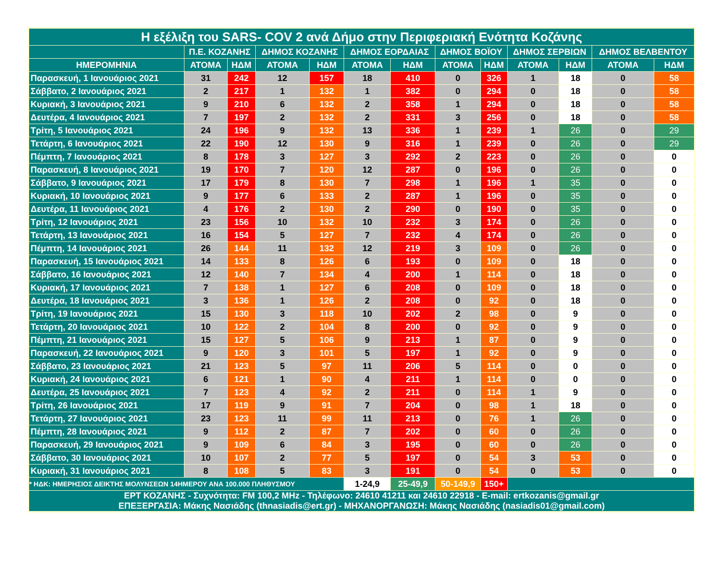| Η εξέλιξη του SARS- COV 2 ανά Δήμο στην Περιφεριακή Ενότητα Κοζάνης | | | | | | | | | | | | |
| --- | --- | --- | --- | --- | --- | --- | --- | --- | --- | --- | --- | --- |
| | Π.Ε. ΚΟΖΑΝΗΣ | | ΔΗΜΟΣ ΚΟΖΑΝΗΣ | | ΔΗΜΟΣ ΕΟΡΔΑΙΑΣ | | ΔΗΜΟΣ ΒΟΪΟΥ | | ΔΗΜΟΣ ΣΕΡΒΙΩΝ | | ΔΗΜΟΣ ΒΕΛΒΕΝΤΟΥ | |
| ΗΜΕΡΟΜΗΝΙΑ | ΑΤΟΜΑ | ΗΔΜ | ΑΤΟΜΑ | ΗΔΜ | ΑΤΟΜΑ | ΗΔΜ | ΑΤΟΜΑ | ΗΔΜ | ΑΤΟΜΑ | ΗΔΜ | ΑΤΟΜΑ | ΗΔΜ |
| Παρασκευή, 1 Ιανουάριος 2021 | 31 | 242 | 12 | 157 | 18 | 410 | 0 | 326 | 1 | 18 | 0 | 58 |
| Σάββατο, 2 Ιανουάριος 2021 | 2 | 217 | 1 | 132 | 1 | 382 | 0 | 294 | 0 | 18 | 0 | 58 |
| Κυριακή, 3 Ιανουάριος 2021 | 9 | 210 | 6 | 132 | 2 | 358 | 1 | 294 | 0 | 18 | 0 | 58 |
| Δευτέρα, 4 Ιανουάριος 2021 | 7 | 197 | 2 | 132 | 2 | 331 | 3 | 256 | 0 | 18 | 0 | 58 |
| Τρίτη, 5 Ιανουάριος 2021 | 24 | 196 | 9 | 132 | 13 | 336 | 1 | 239 | 1 | 26 | 0 | 29 |
| Τετάρτη, 6 Ιανουάριος 2021 | 22 | 190 | 12 | 130 | 9 | 316 | 1 | 239 | 0 | 26 | 0 | 29 |
| Πέμπτη, 7 Ιανουάριος 2021 | 8 | 178 | 3 | 127 | 3 | 292 | 2 | 223 | 0 | 26 | 0 | 0 |
| Παρασκευή, 8 Ιανουάριος 2021 | 19 | 170 | 7 | 120 | 12 | 287 | 0 | 196 | 0 | 26 | 0 | 0 |
| Σάββατο, 9 Ιανουάριος 2021 | 17 | 179 | 8 | 130 | 7 | 298 | 1 | 196 | 1 | 35 | 0 | 0 |
| Κυριακή, 10 Ιανουάριος 2021 | 9 | 177 | 6 | 133 | 2 | 287 | 1 | 196 | 0 | 35 | 0 | 0 |
| Δευτέρα, 11 Ιανουάριος 2021 | 4 | 176 | 2 | 130 | 2 | 290 | 0 | 190 | 0 | 35 | 0 | 0 |
| Τρίτη, 12 Ιανουάριος 2021 | 23 | 156 | 10 | 132 | 10 | 232 | 3 | 174 | 0 | 26 | 0 | 0 |
| Τετάρτη, 13 Ιανουάριος 2021 | 16 | 154 | 5 | 127 | 7 | 232 | 4 | 174 | 0 | 26 | 0 | 0 |
| Πέμπτη, 14 Ιανουάριος 2021 | 26 | 144 | 11 | 132 | 12 | 219 | 3 | 109 | 0 | 26 | 0 | 0 |
| Παρασκευή, 15 Ιανουάριος 2021 | 14 | 133 | 8 | 126 | 6 | 193 | 0 | 109 | 0 | 18 | 0 | 0 |
| Σάββατο, 16 Ιανουάριος 2021 | 12 | 140 | 7 | 134 | 4 | 200 | 1 | 114 | 0 | 18 | 0 | 0 |
| Κυριακή, 17 Ιανουάριος 2021 | 7 | 138 | 1 | 127 | 6 | 208 | 0 | 109 | 0 | 18 | 0 | 0 |
| Δευτέρα, 18 Ιανουάριος 2021 | 3 | 136 | 1 | 126 | 2 | 208 | 0 | 92 | 0 | 18 | 0 | 0 |
| Τρίτη, 19 Ιανουάριος 2021 | 15 | 130 | 3 | 118 | 10 | 202 | 2 | 98 | 0 | 9 | 0 | 0 |
| Τετάρτη, 20 Ιανουάριος 2021 | 10 | 122 | 2 | 104 | 8 | 200 | 0 | 92 | 0 | 9 | 0 | 0 |
| Πέμπτη, 21 Ιανουάριος 2021 | 15 | 127 | 5 | 106 | 9 | 213 | 1 | 87 | 0 | 9 | 0 | 0 |
| Παρασκευή, 22 Ιανουάριος 2021 | 9 | 120 | 3 | 101 | 5 | 197 | 1 | 92 | 0 | 9 | 0 | 0 |
| Σάββατο, 23 Ιανουάριος 2021 | 21 | 123 | 5 | 97 | 11 | 206 | 5 | 114 | 0 | 0 | 0 | 0 |
| Κυριακή, 24 Ιανουάριος 2021 | 6 | 121 | 1 | 90 | 4 | 211 | 1 | 114 | 0 | 0 | 0 | 0 |
| Δευτέρα, 25 Ιανουάριος 2021 | 7 | 123 | 4 | 92 | 2 | 211 | 0 | 114 | 1 | 9 | 0 | 0 |
| Τρίτη, 26 Ιανουάριος 2021 | 17 | 119 | 9 | 91 | 7 | 204 | 0 | 98 | 1 | 18 | 0 | 0 |
| Τετάρτη, 27 Ιανουάριος 2021 | 23 | 123 | 11 | 99 | 11 | 213 | 0 | 76 | 1 | 26 | 0 | 0 |
| Πέμπτη, 28 Ιανουάριος 2021 | 9 | 112 | 2 | 87 | 7 | 202 | 0 | 60 | 0 | 26 | 0 | 0 |
| Παρασκευή, 29 Ιανουάριος 2021 | 9 | 109 | 6 | 84 | 3 | 195 | 0 | 60 | 0 | 26 | 0 | 0 |
| Σάββατο, 30 Ιανουάριος 2021 | 10 | 107 | 2 | 77 | 5 | 197 | 0 | 54 | 3 | 53 | 0 | 0 |
| Κυριακή, 31 Ιανουάριος 2021 | 8 | 108 | 5 | 83 | 3 | 191 | 0 | 54 | 0 | 53 | 0 | 0 |
| * ΗΔΚ: ΗΜΕΡΗΣΙΟΣ ΔΕΙΚΤΗΣ ΜΟΛΥΝΣΕΩΝ 14ΗΜΕΡΟΥ ΑΝΑ 100.000 ΠΛΗΘΥΣΜΟΥ | | | | | 1-24,9 | 25-49,9 | 50-149,9 | 150+ | | | | |
| ΕΡΤ ΚΟΖΑΝΗΣ - Συχνότητα: FM 100,2 MHz - Τηλέφωνο: 24610 41211 και 24610 22918 - E-mail: ertkozanis@gmail.gr ΕΠΕΞΕΡΓΑΣΙΑ: Μάκης Νασιάδης (thnasiadis@ert.gr) - ΜΗΧΑΝΟΡΓΑΝΩΣΗ: Μάκης Νασιάδης (nasiadis01@gmail.com) | | | | | | | | | | | | |